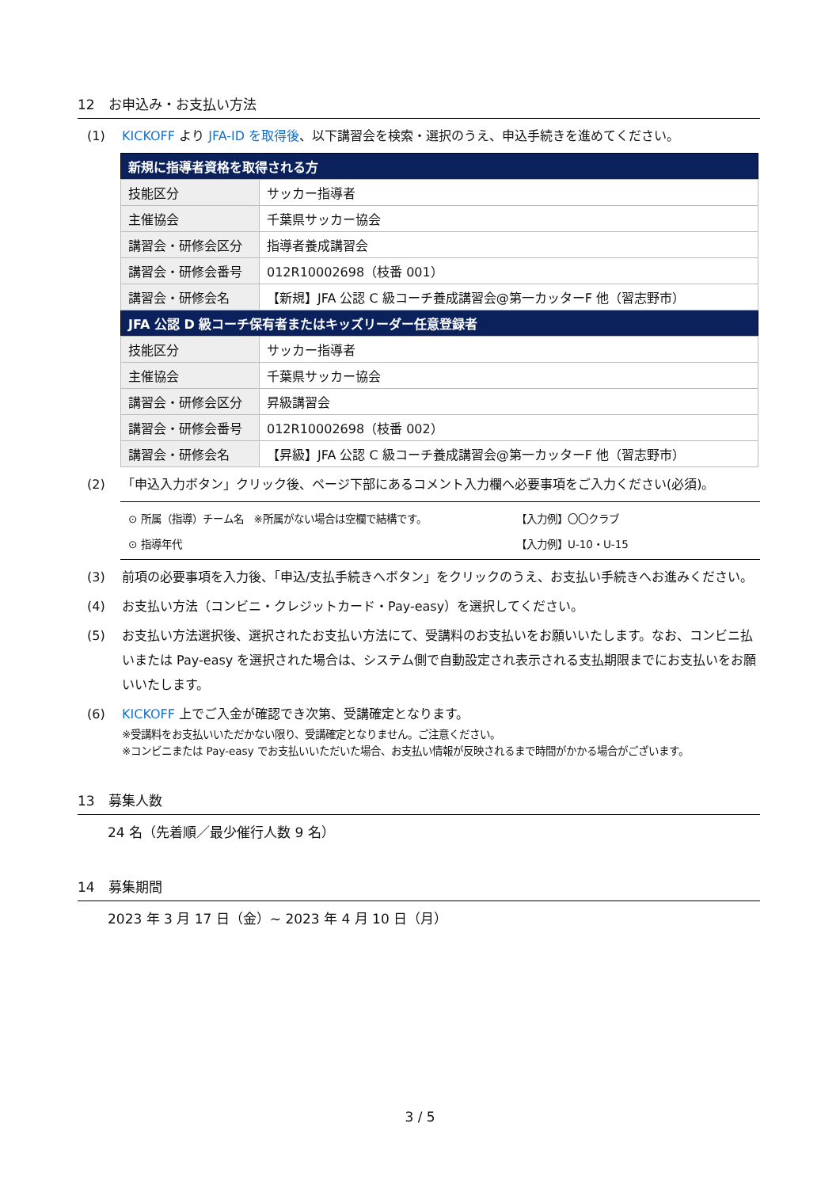12　お申込み・お支払い方法
(1) KICKOFF より JFA-ID を取得後、以下講習会を検索・選択のうえ、申込手続きを進めてください。
| 新規に指導者資格を取得される方 | |
| --- | --- |
| 技能区分 | サッカー指導者 |
| 主催協会 | 千葉県サッカー協会 |
| 講習会・研修会区分 | 指導者養成講習会 |
| 講習会・研修会番号 | 012R10002698（枝番 001） |
| 講習会・研修会名 | 【新規】JFA 公認 C 級コーチ養成講習会@第一カッターF 他（習志野市） |
| JFA 公認 D 級コーチ保有者またはキッズリーダー任意登録者 | |
| 技能区分 | サッカー指導者 |
| 主催協会 | 千葉県サッカー協会 |
| 講習会・研修会区分 | 昇級講習会 |
| 講習会・研修会番号 | 012R10002698（枝番 002） |
| 講習会・研修会名 | 【昇級】JFA 公認 C 級コーチ養成講習会@第一カッターF 他（習志野市） |
(2) 「申込入力ボタン」クリック後、ページ下部にあるコメント入力欄へ必要事項をご入力ください(必須)。
⊙ 所属（指導）チーム名　※所属がない場合は空欄で結構です。 【入力例】〇〇クラブ
⊙ 指導年代 【入力例】U-10・U-15
(3) 前項の必要事項を入力後、「申込/支払手続きへボタン」をクリックのうえ、お支払い手続きへお進みください。
(4) お支払い方法（コンビニ・クレジットカード・Pay-easy）を選択してください。
(5) お支払い方法選択後、選択されたお支払い方法にて、受講料のお支払いをお願いいたします。なお、コンビニ払いまたは Pay-easy を選択された場合は、システム側で自動設定され表示される支払期限までにお支払いをお願いいたします。
(6) KICKOFF 上でご入金が確認でき次第、受講確定となります。
※受講料をお支払いいただかない限り、受講確定となりません。ご注意ください。
※コンビニまたは Pay-easy でお支払いいただいた場合、お支払い情報が反映されるまで時間がかかる場合がございます。
13　募集人数
24 名（先着順／最少催行人数 9 名）
14　募集期間
2023 年 3 月 17 日（金）~ 2023 年 4 月 10 日（月）
3 / 5